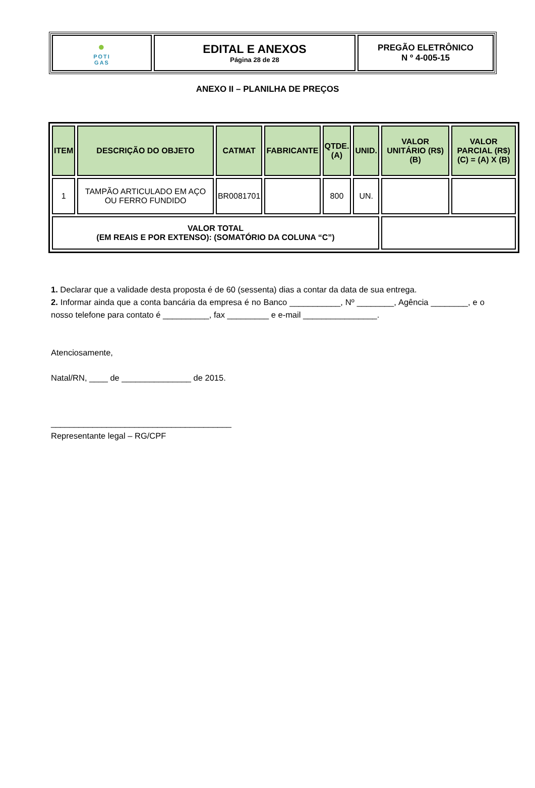●
POTI
GAS
EDITAL E ANEXOS
Página 28 de 28
PREGÃO ELETRÔNICO
N º 4-005-15
ANEXO II – PLANILHA DE PREÇOS
| ITEM | DESCRIÇÃO DO OBJETO | CATMAT | FABRICANTE | QTDE. (A) | UNID. | VALOR UNITÁRIO (R$) (B) | VALOR PARCIAL (R$) (C) = (A) X (B) |
| --- | --- | --- | --- | --- | --- | --- | --- |
| 1 | TAMPÃO ARTICULADO EM AÇO OU FERRO FUNDIDO | BR0081701 | | 800 | UN. | | |
| VALOR TOTAL (EM REAIS E POR EXTENSO): (SOMATÓRIO DA COLUNA “C”) | | | | | | | |
1. Declarar que a validade desta proposta é de 60 (sessenta) dias a contar da data de sua entrega.
2. Informar ainda que a conta bancária da empresa é no Banco ___________, Nº ________, Agência ________, e o nosso telefone para contato é __________, fax _________ e e-mail ________________.
Atenciosamente,
Natal/RN, ____ de _______________ de 2015.
_______________________________________
Representante legal – RG/CPF